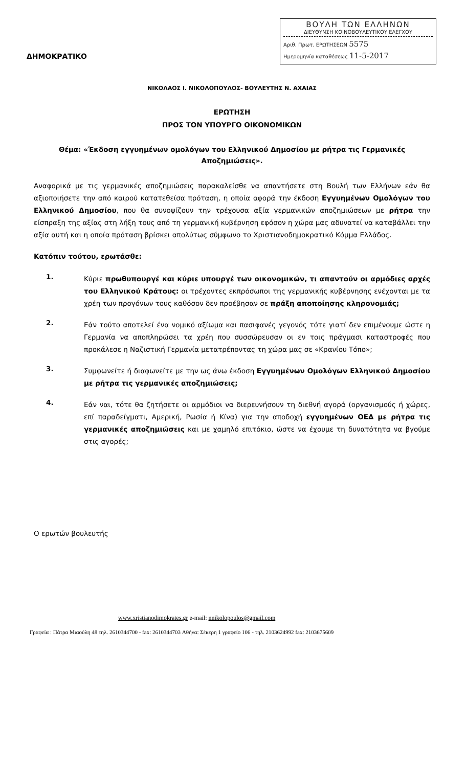ΔΗΜΟΚΡΑΤΙΚΟ
ΒΟΥΛΗ ΤΩΝ ΕΛΛΗΝΩΝ
ΔΙΕΥΘΥΝΣΗ ΚΟΙΝΟΒΟΥΛΕΥΤΙΚΟΥ ΕΛΕΓΧΟΥ
Αριθ. Πρωτ. ΕΡΩΤΗΣΕΩΝ 5575
Ημερομηνία καταθέσεως 11-5-2017
ΝΙΚΟΛΑΟΣ Ι. ΝΙΚΟΛΟΠΟΥΛΟΣ- ΒΟΥΛΕΥΤΗΣ Ν. ΑΧΑΙΑΣ
ΕΡΩΤΗΣΗ
ΠΡΟΣ ΤΟΝ ΥΠΟΥΡΓΟ ΟΙΚΟΝΟΜΙΚΩΝ
Θέμα: «Έκδοση εγγυημένων ομολόγων του Ελληνικού Δημοσίου με ρήτρα τις Γερμανικές Αποζημιώσεις».
Αναφορικά με τις γερμανικές αποζημιώσεις παρακαλείσθε να απαντήσετε στη Βουλή των Ελλήνων εάν θα αξιοποιήσετε την από καιρού κατατεθείσα πρόταση, η οποία αφορά την έκδοση Εγγυημένων Ομολόγων του Ελληνικού Δημοσίου, που θα συνοψίζουν την τρέχουσα αξία γερμανικών αποζημιώσεων με ρήτρα την είσπραξη της αξίας στη λήξη τους από τη γερμανική κυβέρνηση εφόσον η χώρα μας αδυνατεί να καταβάλλει την αξία αυτή και η οποία πρόταση βρίσκει απολύτως σύμφωνο το Χριστιανοδημοκρατικό Κόμμα Ελλάδος.
Κατόπιν τούτου, ερωτάσθε:
1. Κύριε πρωθυπουργέ και κύριε υπουργέ των οικονομικών, τι απαντούν οι αρμόδιες αρχές του Ελληνικού Κράτους: οι τρέχοντες εκπρόσωποι της γερμανικής κυβέρνησης ενέχονται με τα χρέη των προγόνων τους καθόσον δεν προέβησαν σε πράξη αποποίησης κληρονομιάς;
2. Εάν τούτο αποτελεί ένα νομικό αξίωμα και πασιφανές γεγονός τότε γιατί δεν επιμένουμε ώστε η Γερμανία να αποπληρώσει τα χρέη που συσσώρευσαν οι εν τοις πράγμασι καταστροφές που προκάλεσε η Ναζιστική Γερμανία μετατρέποντας τη χώρα μας σε «Κρανίου Τόπο»;
3. Συμφωνείτε ή διαφωνείτε με την ως άνω έκδοση Εγγυημένων Ομολόγων Ελληνικού Δημοσίου με ρήτρα τις γερμανικές αποζημιώσεις;
4. Εάν ναι, τότε θα ζητήσετε οι αρμόδιοι να διερευνήσουν τη διεθνή αγορά (οργανισμούς ή χώρες, επί παραδείγματι, Αμερική, Ρωσία ή Κίνα) για την αποδοχή εγγυημένων ΟΕΔ με ρήτρα τις γερμανικές αποζημιώσεις και με χαμηλό επιτόκιο, ώστε να έχουμε τη δυνατότητα να βγούμε στις αγορές;
Ο ερωτών βουλευτής
www.xristianodimokrates.gr e-mail: nnikolopoulos@gmail.com
Γραφεία : Πάτρα Μιαούλη 48 τηλ. 2610344700 - fax: 2610344703 Αθήνα: Σέκερη 1 γραφείο 106 - τηλ. 2103624992 fax: 2103675609